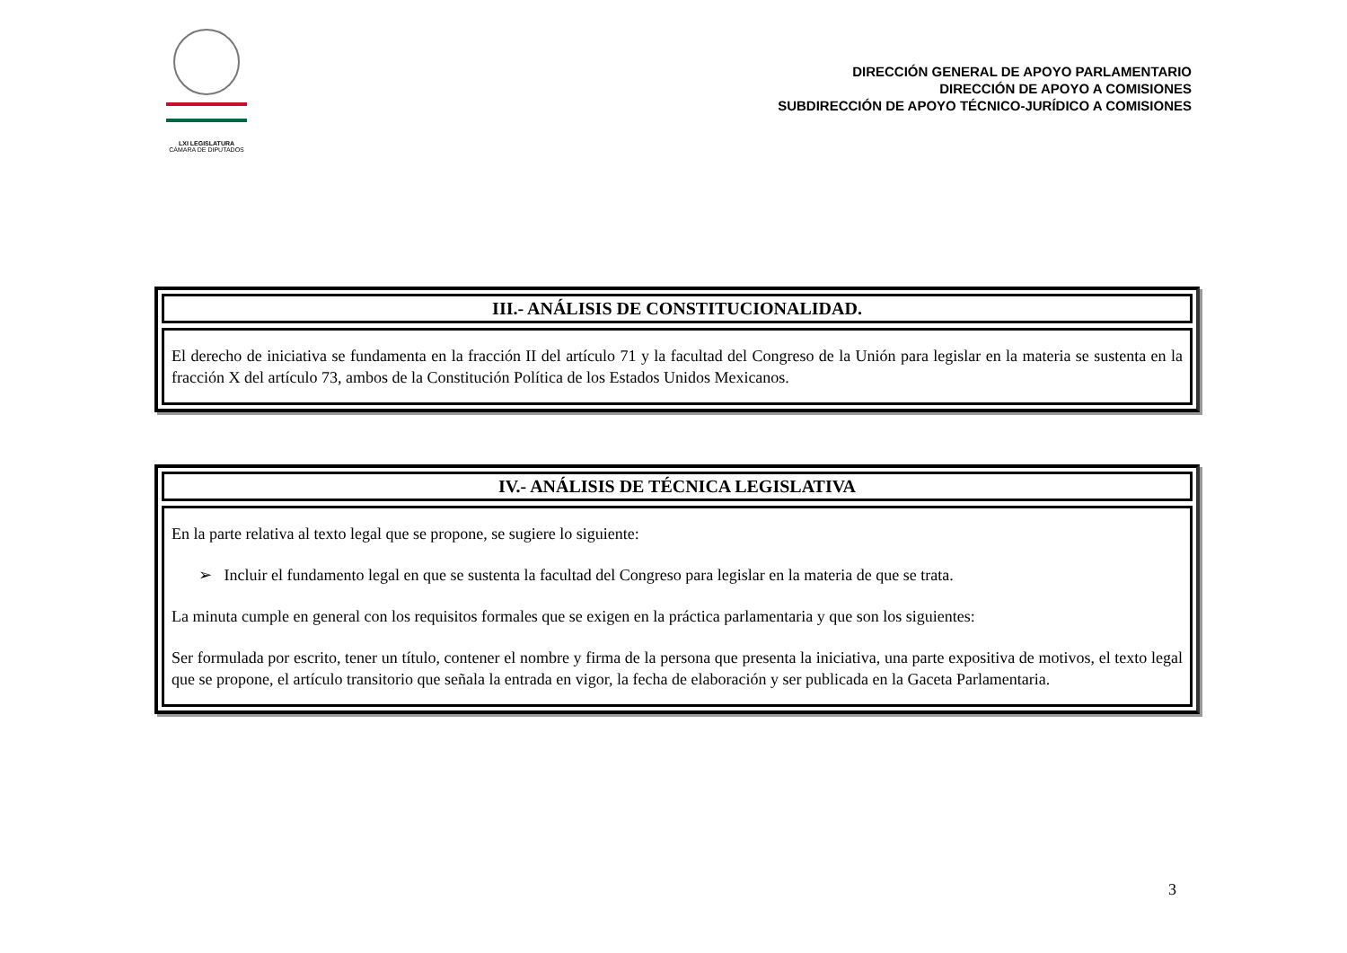LXI LEGISLATURA
CÁMARA DE DIPUTADOS
DIRECCIÓN GENERAL DE APOYO PARLAMENTARIO
DIRECCIÓN DE APOYO A COMISIONES
SUBDIRECCIÓN DE APOYO TÉCNICO-JURÍDICO A COMISIONES
III.- ANÁLISIS DE CONSTITUCIONALIDAD.
El derecho de iniciativa se fundamenta en la fracción II del artículo 71 y la facultad del Congreso de la Unión para legislar en la materia se sustenta en la fracción X del artículo 73, ambos de la Constitución Política de los Estados Unidos Mexicanos.
IV.- ANÁLISIS DE TÉCNICA LEGISLATIVA
En la parte relativa al texto legal que se propone, se sugiere lo siguiente:
➢ Incluir el fundamento legal en que se sustenta la facultad del Congreso para legislar en la materia de que se trata.
La minuta cumple en general con los requisitos formales que se exigen en la práctica parlamentaria y que son los siguientes:
Ser formulada por escrito, tener un título, contener el nombre y firma de la persona que presenta la iniciativa, una parte expositiva de motivos, el texto legal que se propone, el artículo transitorio que señala la entrada en vigor, la fecha de elaboración y ser publicada en la Gaceta Parlamentaria.
3